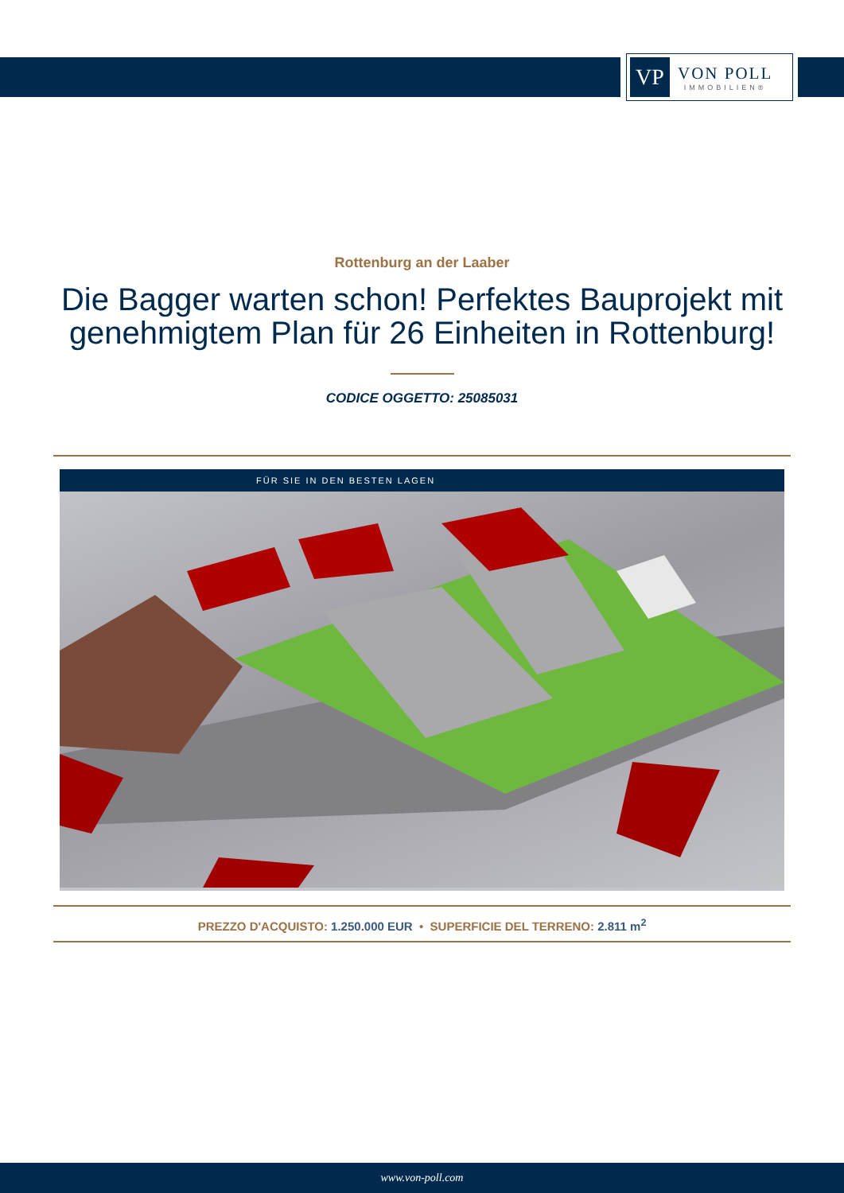VP
VON POLL
IMMOBILIEN®
Rottenburg an der Laaber
Die Bagger warten schon! Perfektes Bauprojekt mit genehmigtem Plan für 26 Einheiten in Rottenburg!
CODICE OGGETTO: 25085031
FÜR SIE IN DEN BESTEN LAGEN
PREZZO D'ACQUISTO: 1.250.000 EUR • SUPERFICIE DEL TERRENO: 2.811 m<sup>2</sup>
www.von-poll.com